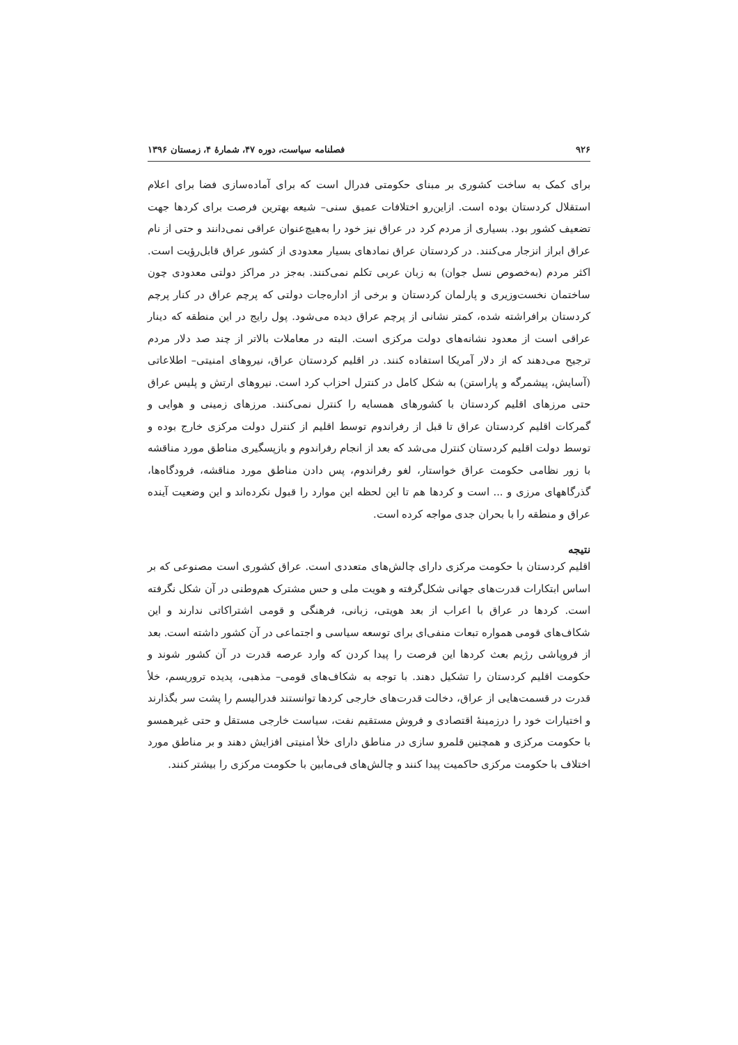۹۲۶ فصلنامه سیاست، دوره ۴۷، شمارۀ ۴، زمستان ۱۳۹۶
برای کمک به ساخت کشوری بر مبنای حکومتی فدرال است که برای آماده‌سازی فضا برای اعلام استقلال کردستان بوده است. ازاین‌رو اختلافات عمیق سنی– شیعه بهترین فرصت برای کردها جهت تضعیف کشور بود. بسیاری از مردم کرد در عراق نیز خود را به‌هیچ‌عنوان عراقی نمی‌دانند و حتی از نام عراق ابراز انزجار می‌کنند. در کردستان عراق نمادهای بسیار معدودی از کشور عراق قابل‌رؤیت است. اکثر مردم (به‌خصوص نسل جوان) به زبان عربی تکلم نمی‌کنند. به‌جز در مراکز دولتی معدودی چون ساختمان نخست‌وزیری و پارلمان کردستان و برخی از اداره‌جات دولتی که پرچم عراق در کنار پرچم کردستان برافراشته شده، کمتر نشانی از پرچم عراق دیده می‌شود. پول رایج در این منطقه که دینار عراقی است از معدود نشانه‌های دولت مرکزی است. البته در معاملات بالاتر از چند صد دلار مردم ترجیح می‌دهند که از دلار آمریکا استفاده کنند. در اقلیم کردستان عراق، نیروهای امنیتی– اطلاعاتی (آسایش، پیشمرگه و پاراستن) به شکل کامل در کنترل احزاب کرد است. نیروهای ارتش و پلیس عراق حتی مرزهای اقلیم کردستان با کشورهای همسایه را کنترل نمی‌کنند. مرزهای زمینی و هوایی و گمرکات اقلیم کردستان عراق تا قبل از رفراندوم توسط اقلیم از کنترل دولت مرکزی خارج بوده و توسط دولت اقلیم کردستان کنترل می‌شد که بعد از انجام رفراندوم و بازپسگیری مناطق مورد مناقشه با زور نظامی حکومت عراق خواستار، لغو رفراندوم، پس دادن مناطق مورد مناقشه، فرودگاه‌ها، گذرگاههای مرزی و ... است و کردها هم تا این لحظه این موارد را قبول نکرده‌اند و این وضعیت آینده عراق و منطقه را با بحران جدی مواجه کرده است.
نتیجه
اقلیم کردستان با حکومت مرکزی دارای چالش‌های متعددی است. عراق کشوری است مصنوعی که بر اساس ابتکارات قدرت‌های جهانی شکل‌گرفته و هویت ملی و حس مشترک هم‌وطنی در آن شکل نگرفته است. کردها در عراق با اعراب از بعد هویتی، زبانی، فرهنگی و قومی اشتراکاتی ندارند و این شکاف‌های قومی همواره تبعات منفی‌ای برای توسعه سیاسی و اجتماعی در آن کشور داشته است. بعد از فروپاشی رژیم بعث کردها این فرصت را پیدا کردن که وارد عرصه قدرت در آن کشور شوند و حکومت اقلیم کردستان را تشکیل دهند. با توجه به شکاف‌های قومی– مذهبی، پدیده تروریسم، خلأ قدرت در قسمت‌هایی از عراق، دخالت قدرت‌های خارجی کردها توانستند فدرالیسم را پشت سر بگذارند و اختیارات خود را درزمینهٔ اقتصادی و فروش مستقیم نفت، سیاست خارجی مستقل و حتی غیرهمسو با حکومت مرکزی و همچنین قلمرو سازی در مناطق دارای خلأ امنیتی افزایش دهند و بر مناطق مورد اختلاف با حکومت مرکزی حاکمیت پیدا کنند و چالش‌های فی‌مابین با حکومت مرکزی را بیشتر کنند.